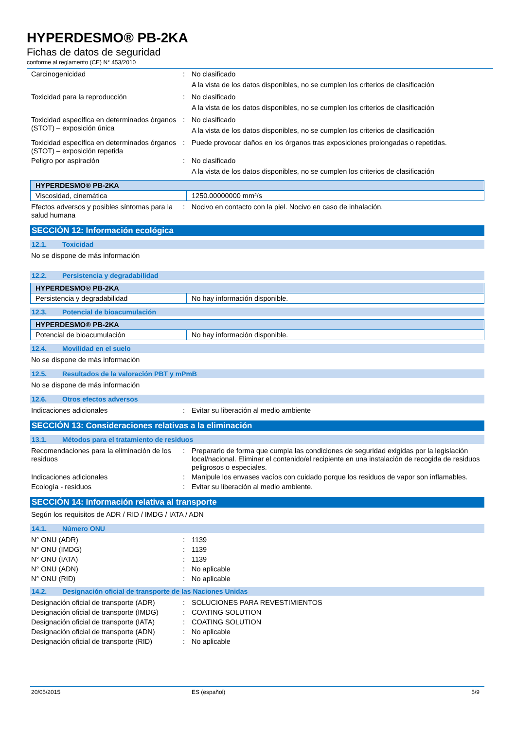HYPERDESMO® PB-2KA
Fichas de datos de seguridad
conforme al reglamento (CE) N° 453/2010
Carcinogenicidad : No clasificado
A la vista de los datos disponibles, no se cumplen los criterios de clasificación
Toxicidad para la reproducción : No clasificado
A la vista de los datos disponibles, no se cumplen los criterios de clasificación
Toxicidad específica en determinados órganos (STOT) – exposición única
: No clasificado
A la vista de los datos disponibles, no se cumplen los criterios de clasificación
Toxicidad específica en determinados órganos (STOT) – exposición repetida
: Puede provocar daños en los órganos tras exposiciones prolongadas o repetidas.
Peligro por aspiración : No clasificado
A la vista de los datos disponibles, no se cumplen los criterios de clasificación
| HYPERDESMO® PB-2KA | |
| --- | --- |
| Viscosidad, cinemática | 1250.00000000 mm²/s |
Efectos adversos y posibles síntomas para la salud humana
: Nocivo en contacto con la piel. Nocivo en caso de inhalación.
SECCIÓN 12: Información ecológica
12.1. Toxicidad
No se dispone de más información
12.2. Persistencia y degradabilidad
| HYPERDESMO® PB-2KA | |
| --- | --- |
| Persistencia y degradabilidad | No hay información disponible. |
12.3. Potencial de bioacumulación
| HYPERDESMO® PB-2KA | |
| --- | --- |
| Potencial de bioacumulación | No hay información disponible. |
12.4. Movilidad en el suelo
No se dispone de más información
12.5. Resultados de la valoración PBT y mPmB
No se dispone de más información
12.6. Otros efectos adversos
Indicaciones adicionales : Evitar su liberación al medio ambiente
SECCIÓN 13: Consideraciones relativas a la eliminación
13.1. Métodos para el tratamiento de residuos
Recomendaciones para la eliminación de los residuos
: Prepararlo de forma que cumpla las condiciones de seguridad exigidas por la legislación local/nacional. Eliminar el contenido/el recipiente en una instalación de recogida de residuos peligrosos o especiales.
Indicaciones adicionales : Manipule los envases vacíos con cuidado porque los residuos de vapor son inflamables.
Ecología - residuos : Evitar su liberación al medio ambiente.
SECCIÓN 14: Información relativa al transporte
Según los requisitos de ADR / RID / IMDG / IATA / ADN
14.1. Número ONU
N° ONU (ADR) : 1139
N° ONU (IMDG) : 1139
N° ONU (IATA) : 1139
N° ONU (ADN) : No aplicable
N° ONU (RID) : No aplicable
14.2. Designación oficial de transporte de las Naciones Unidas
Designación oficial de transporte (ADR)
: SOLUCIONES PARA REVESTIMIENTOS
Designación oficial de transporte (IMDG)
: COATING SOLUTION
Designación oficial de transporte (IATA)
: COATING SOLUTION
Designación oficial de transporte (ADN)
: No aplicable
Designación oficial de transporte (RID)
: No aplicable
20/05/2015 ES (español) 5/9